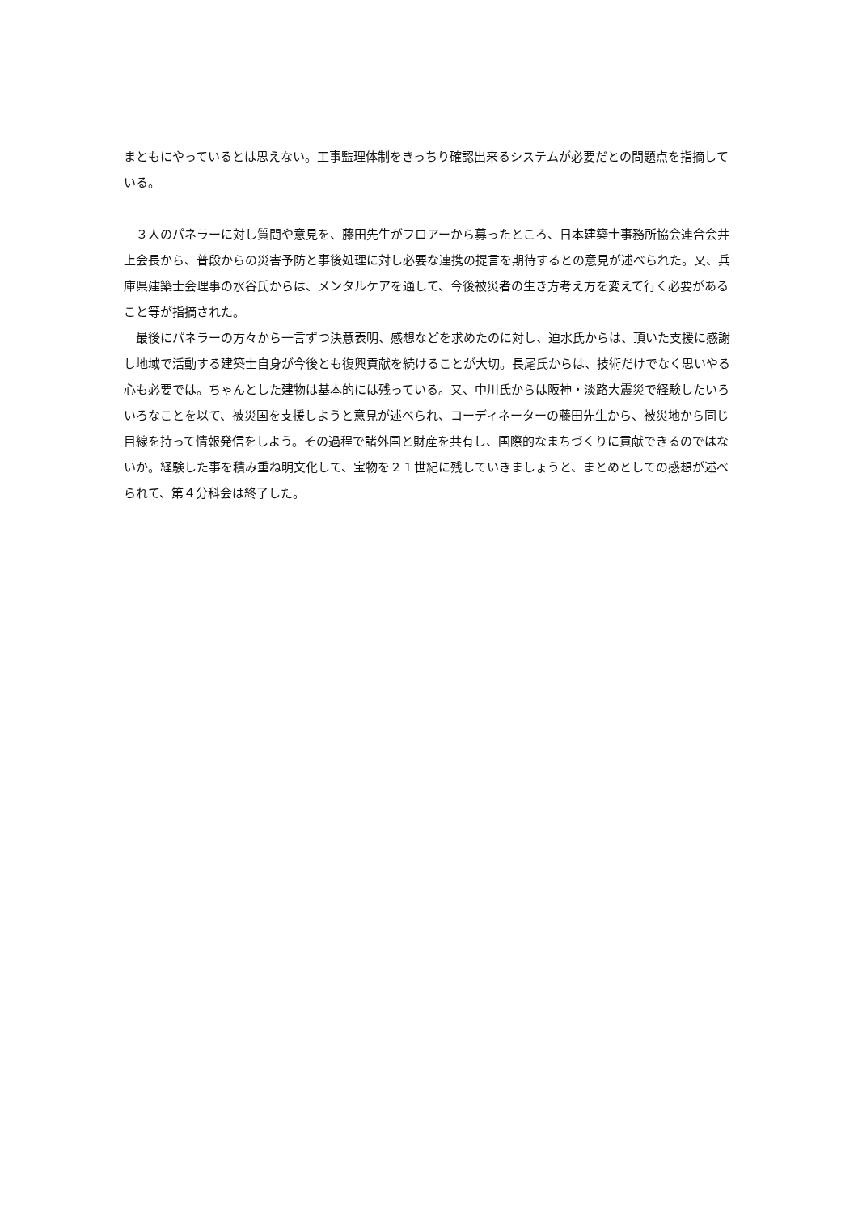まともにやっているとは思えない。工事監理体制をきっちり確認出来るシステムが必要だとの問題点を指摘している。
　３人のパネラーに対し質問や意見を、藤田先生がフロアーから募ったところ、日本建築士事務所協会連合会井上会長から、普段からの災害予防と事後処理に対し必要な連携の提言を期待するとの意見が述べられた。又、兵庫県建築士会理事の水谷氏からは、メンタルケアを通して、今後被災者の生き方考え方を変えて行く必要があること等が指摘された。
　最後にパネラーの方々から一言ずつ決意表明、感想などを求めたのに対し、迫水氏からは、頂いた支援に感謝し地域で活動する建築士自身が今後とも復興貢献を続けることが大切。長尾氏からは、技術だけでなく思いやる心も必要では。ちゃんとした建物は基本的には残っている。又、中川氏からは阪神・淡路大震災で経験したいろいろなことを以て、被災国を支援しようと意見が述べられ、コーディネーターの藤田先生から、被災地から同じ目線を持って情報発信をしよう。その過程で諸外国と財産を共有し、国際的なまちづくりに貢献できるのではないか。経験した事を積み重ね明文化して、宝物を２１世紀に残していきましょうと、まとめとしての感想が述べられて、第４分科会は終了した。